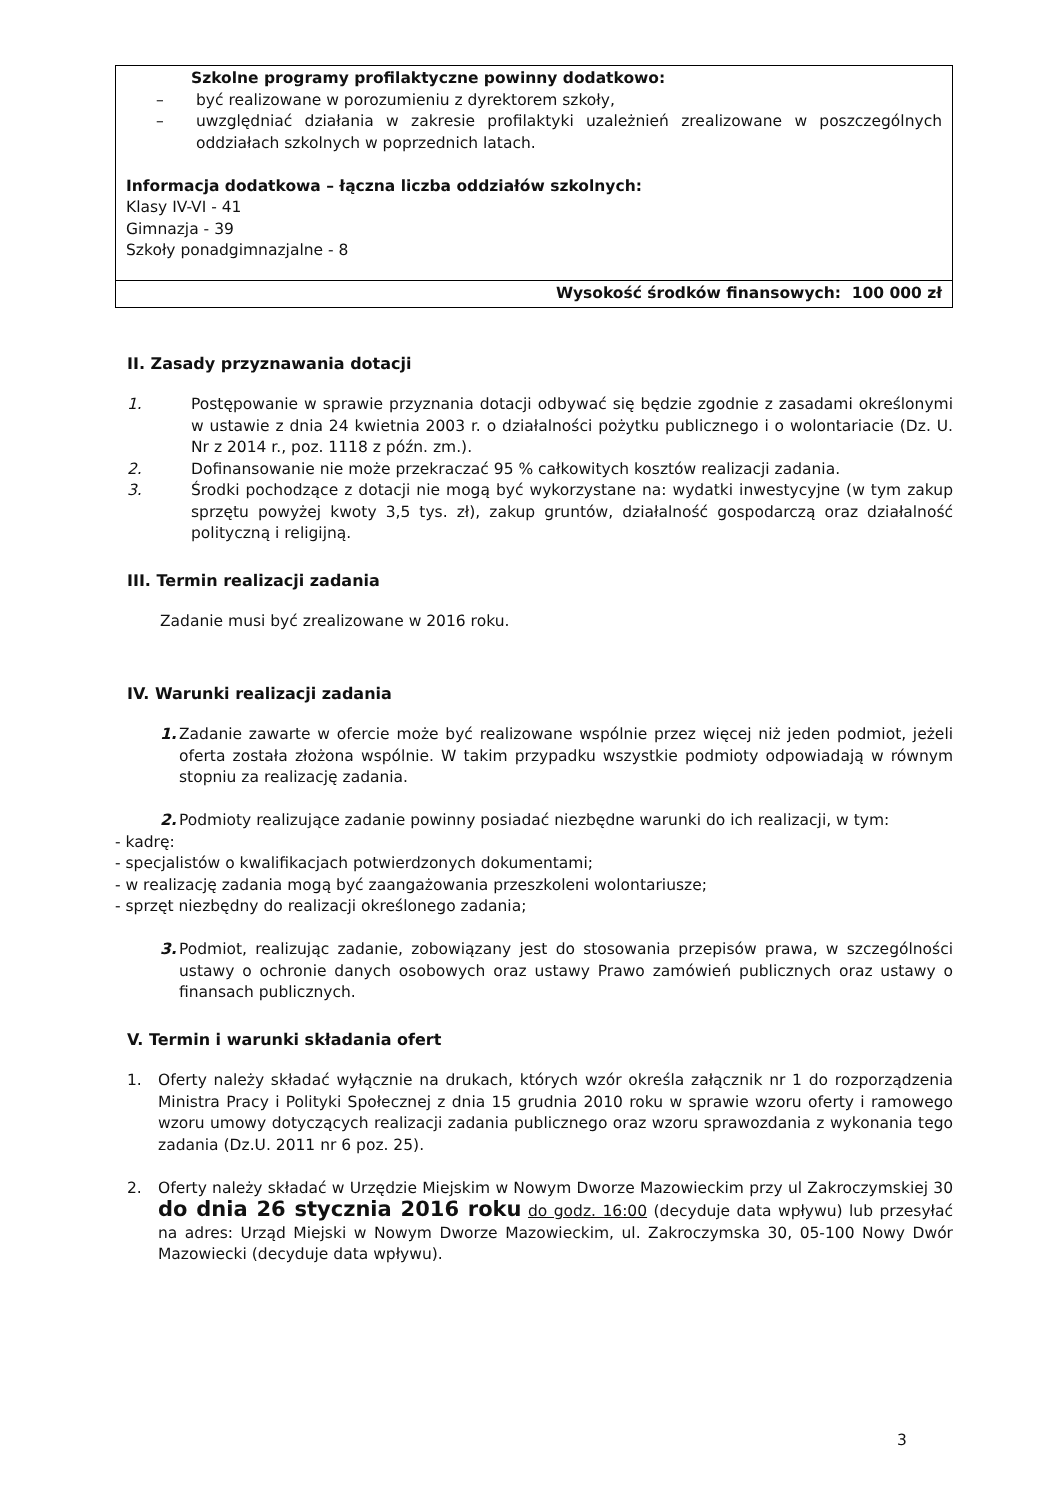| Szkolne programy profilaktyczne powinny dodatkowo: – być realizowane w porozumieniu z dyrektorem szkoły, – uwzględniać działania w zakresie profilaktyki uzależnień zrealizowane w poszczególnych oddziałach szkolnych w poprzednich latach. Informacja dodatkowa – łączna liczba oddziałów szkolnych: Klasy IV-VI - 41 Gimnazja - 39 Szkoły ponadgimnazjalne - 8 |
| Wysokość środków finansowych: 100 000 zł |
II. Zasady przyznawania dotacji
1. Postępowanie w sprawie przyznania dotacji odbywać się będzie zgodnie z zasadami określonymi w ustawie z dnia 24 kwietnia 2003 r. o działalności pożytku publicznego i o wolontariacie (Dz. U. Nr z 2014 r., poz. 1118 z późn. zm.).
2. Dofinansowanie nie może przekraczać 95 % całkowitych kosztów realizacji zadania.
3. Środki pochodzące z dotacji nie mogą być wykorzystane na: wydatki inwestycyjne (w tym zakup sprzętu powyżej kwoty 3,5 tys. zł), zakup gruntów, działalność gospodarczą oraz działalność polityczną i religijną.
III. Termin realizacji zadania
Zadanie musi być zrealizowane w 2016 roku.
IV. Warunki realizacji zadania
1. Zadanie zawarte w ofercie może być realizowane wspólnie przez więcej niż jeden podmiot, jeżeli oferta została złożona wspólnie. W takim przypadku wszystkie podmioty odpowiadają w równym stopniu za realizację zadania.
2. Podmioty realizujące zadanie powinny posiadać niezbędne warunki do ich realizacji, w tym:
- kadrę:
- specjalistów o kwalifikacjach potwierdzonych dokumentami;
- w realizację zadania mogą być zaangażowania przeszkoleni wolontariusze;
- sprzęt niezbędny do realizacji określonego zadania;
3. Podmiot, realizując zadanie, zobowiązany jest do stosowania przepisów prawa, w szczególności ustawy o ochronie danych osobowych oraz ustawy Prawo zamówień publicznych oraz ustawy o finansach publicznych.
V. Termin i warunki składania ofert
1. Oferty należy składać wyłącznie na drukach, których wzór określa załącznik nr 1 do rozporządzenia Ministra Pracy i Polityki Społecznej z dnia 15 grudnia 2010 roku w sprawie wzoru oferty i ramowego wzoru umowy dotyczących realizacji zadania publicznego oraz wzoru sprawozdania z wykonania tego zadania (Dz.U. 2011 nr 6 poz. 25).
2. Oferty należy składać w Urzędzie Miejskim w Nowym Dworze Mazowieckim przy ul Zakroczymskiej 30 do dnia 26 stycznia 2016 roku do godz. 16:00 (decyduje data wpływu) lub przesyłać na adres: Urząd Miejski w Nowym Dworze Mazowieckim, ul. Zakroczymska 30, 05-100 Nowy Dwór Mazowiecki (decyduje data wpływu).
3